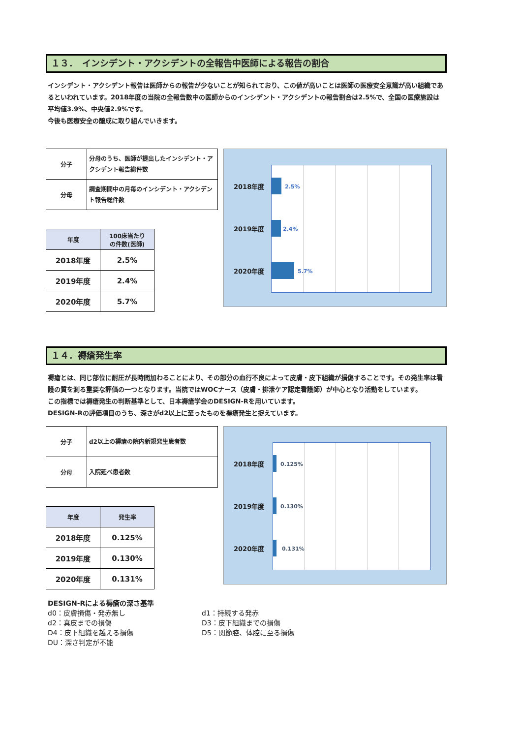１３．　インシデント・アクシデントの全報告中医師による報告の割合
インシデント・アクシデント報告は医師からの報告が少ないことが知られており、この値が高いことは医師の医療安全意識が高い組織であるといわれています。2018年度の当院の全報告数中の医師からのインシデント・アクシデントの報告割合は2.5%で、全国の医療施設は平均値3.9%、中央値2.9%です。
今後も医療安全の醸成に取り組んでいきます。
| 分子 | 分母のうち、医師が提出したインシデント・アクシデント報告総件数 |
| 分母 | 調査期間中の月毎のインシデント・アクシデント報告総件数 |
| 年度 | 100床当たり の件数(医師) |
| --- | --- |
| 2018年度 | 2.5% |
| 2019年度 | 2.4% |
| 2020年度 | 5.7% |
2018年度 2.5%
2019年度 2.4%
2020年度 5.7%
１４．褥瘡発生率
褥瘡とは、同じ部位に耐圧が長時間加わることにより、その部分の血行不良によって皮膚・皮下組織が損傷することです。その発生率は看護の質を測る重要な評価の一つとなります。当院ではWOCナース（皮膚・排泄ケア認定看護師）が中心となり活動をしています。
この指標では褥瘡発生の判断基準として、日本褥瘡学会のDESIGN-Rを用いています。
DESIGN-Rの評価項目のうち、深さがd2以上に至ったものを褥瘡発生と捉えています。
| 分子 | d2以上の褥瘡の院内新規発生患者数 |
| 分母 | 入院延べ患者数 |
| 年度 | 発生率 |
| --- | --- |
| 2018年度 | 0.125% |
| 2019年度 | 0.130% |
| 2020年度 | 0.131% |
2018年度 0.125%
2019年度 0.130%
2020年度 0.131%
DESIGN-Rによる褥瘡の深さ基準
d0：皮膚損傷・発赤無し d1：持続する発赤
d2：真皮までの損傷 D3：皮下組織までの損傷
D4：皮下組織を越える損傷 D5：関節腔、体腔に至る損傷
DU：深さ判定が不能